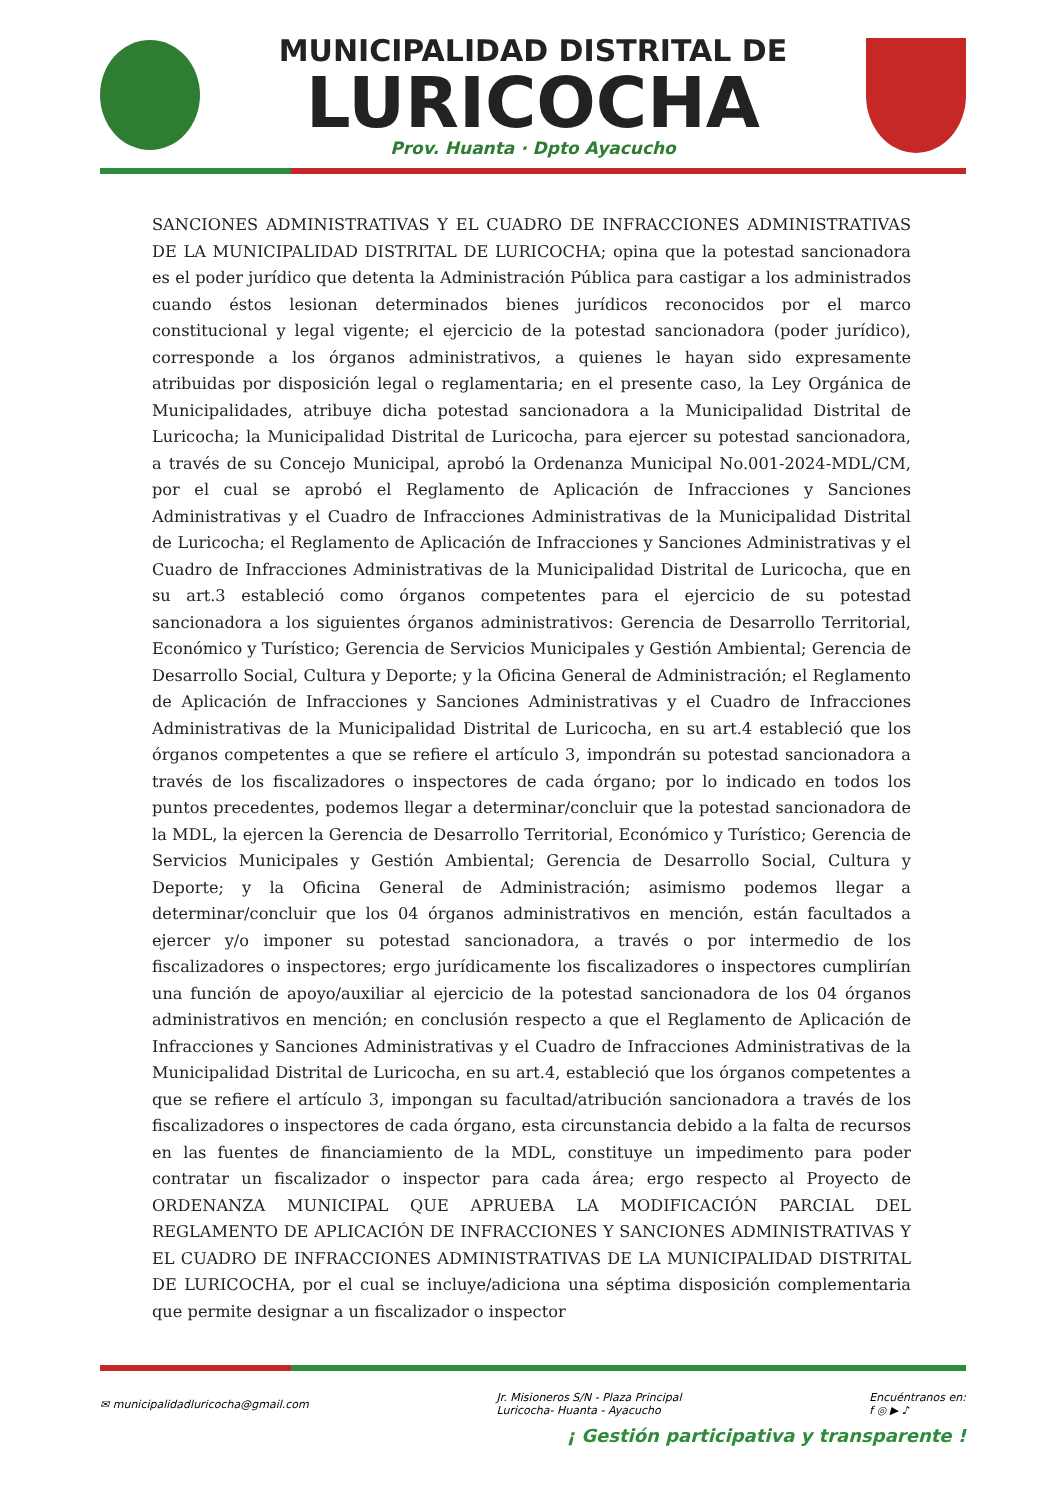MUNICIPALIDAD DISTRITAL DE
LURICOCHA
Prov. Huanta · Dpto Ayacucho
SANCIONES ADMINISTRATIVAS Y EL CUADRO DE INFRACCIONES ADMINISTRATIVAS DE LA MUNICIPALIDAD DISTRITAL DE LURICOCHA; opina que la potestad sancionadora es el poder jurídico que detenta la Administración Pública para castigar a los administrados cuando éstos lesionan determinados bienes jurídicos reconocidos por el marco constitucional y legal vigente; el ejercicio de la potestad sancionadora (poder jurídico), corresponde a los órganos administrativos, a quienes le hayan sido expresamente atribuidas por disposición legal o reglamentaria; en el presente caso, la Ley Orgánica de Municipalidades, atribuye dicha potestad sancionadora a la Municipalidad Distrital de Luricocha; la Municipalidad Distrital de Luricocha, para ejercer su potestad sancionadora, a través de su Concejo Municipal, aprobó la Ordenanza Municipal No.001-2024-MDL/CM, por el cual se aprobó el Reglamento de Aplicación de Infracciones y Sanciones Administrativas y el Cuadro de Infracciones Administrativas de la Municipalidad Distrital de Luricocha; el Reglamento de Aplicación de Infracciones y Sanciones Administrativas y el Cuadro de Infracciones Administrativas de la Municipalidad Distrital de Luricocha, que en su art.3 estableció como órganos competentes para el ejercicio de su potestad sancionadora a los siguientes órganos administrativos: Gerencia de Desarrollo Territorial, Económico y Turístico; Gerencia de Servicios Municipales y Gestión Ambiental; Gerencia de Desarrollo Social, Cultura y Deporte; y la Oficina General de Administración; el Reglamento de Aplicación de Infracciones y Sanciones Administrativas y el Cuadro de Infracciones Administrativas de la Municipalidad Distrital de Luricocha, en su art.4 estableció que los órganos competentes a que se refiere el artículo 3, impondrán su potestad sancionadora a través de los fiscalizadores o inspectores de cada órgano; por lo indicado en todos los puntos precedentes, podemos llegar a determinar/concluir que la potestad sancionadora de la MDL, la ejercen la Gerencia de Desarrollo Territorial, Económico y Turístico; Gerencia de Servicios Municipales y Gestión Ambiental; Gerencia de Desarrollo Social, Cultura y Deporte; y la Oficina General de Administración; asimismo podemos llegar a determinar/concluir que los 04 órganos administrativos en mención, están facultados a ejercer y/o imponer su potestad sancionadora, a través o por intermedio de los fiscalizadores o inspectores; ergo jurídicamente los fiscalizadores o inspectores cumplirían una función de apoyo/auxiliar al ejercicio de la potestad sancionadora de los 04 órganos administrativos en mención; en conclusión respecto a que el Reglamento de Aplicación de Infracciones y Sanciones Administrativas y el Cuadro de Infracciones Administrativas de la Municipalidad Distrital de Luricocha, en su art.4, estableció que los órganos competentes a que se refiere el artículo 3, impongan su facultad/atribución sancionadora a través de los fiscalizadores o inspectores de cada órgano, esta circunstancia debido a la falta de recursos en las fuentes de financiamiento de la MDL, constituye un impedimento para poder contratar un fiscalizador o inspector para cada área; ergo respecto al Proyecto de ORDENANZA MUNICIPAL QUE APRUEBA LA MODIFICACIÓN PARCIAL DEL REGLAMENTO DE APLICACIÓN DE INFRACCIONES Y SANCIONES ADMINISTRATIVAS Y EL CUADRO DE INFRACCIONES ADMINISTRATIVAS DE LA MUNICIPALIDAD DISTRITAL DE LURICOCHA, por el cual se incluye/adiciona una séptima disposición complementaria que permite designar a un fiscalizador o inspector
✉ municipalidadluricocha@gmail.com
Jr. Misioneros S/N - Plaza Principal
Luricocha- Huanta - Ayacucho
Encuéntranos en:
f ◎ ▶ ♪
¡ Gestión participativa y transparente !